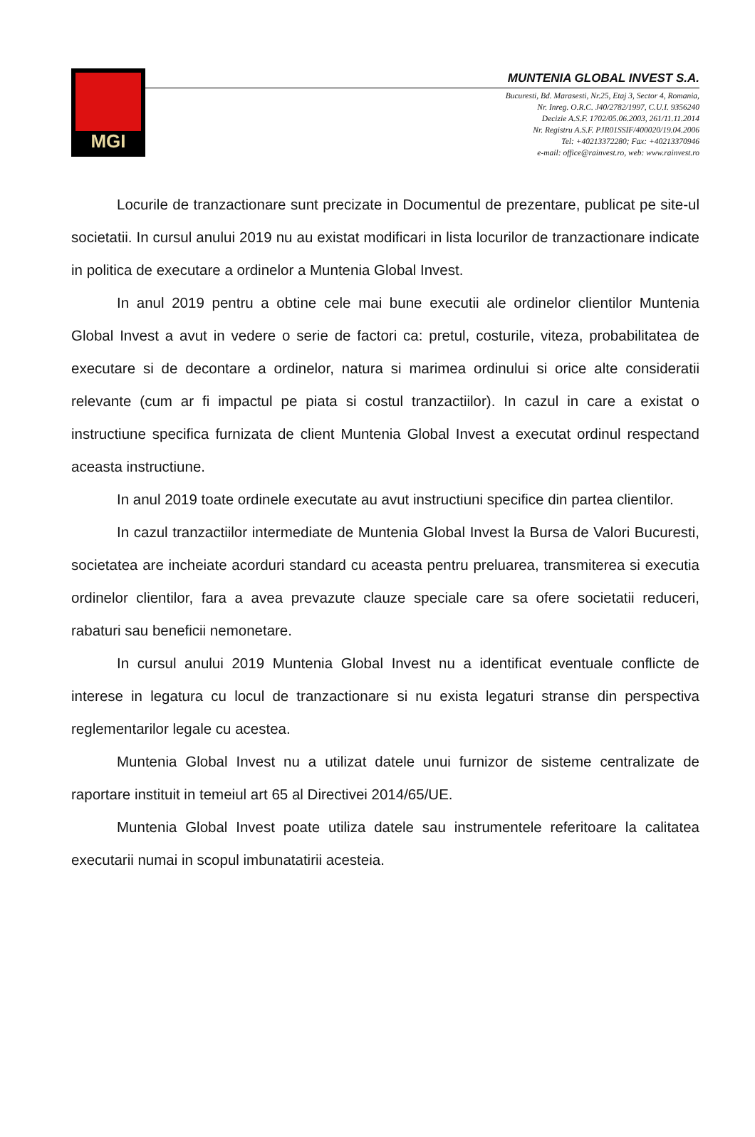MGI
MUNTENIA GLOBAL INVEST S.A.
Bucuresti, Bd. Marasesti, Nr.25, Etaj 3, Sector 4, Romania,
Nr. Inreg. O.R.C. J40/2782/1997, C.U.I. 9356240
Decizie A.S.F. 1702/05.06.2003, 261/11.11.2014
Nr. Registru A.S.F. PJR01SSIF/400020/19.04.2006
Tel: +40213372280; Fax: +40213370946
e-mail: office@rainvest.ro, web: www.rainvest.ro
Locurile de tranzactionare sunt precizate in Documentul de prezentare, publicat pe site-ul societatii. In cursul anului 2019 nu au existat modificari in lista locurilor de tranzactionare indicate in politica de executare a ordinelor a Muntenia Global Invest.
In anul 2019 pentru a obtine cele mai bune executii ale ordinelor clientilor Muntenia Global Invest a avut in vedere o serie de factori ca: pretul, costurile, viteza, probabilitatea de executare si de decontare a ordinelor, natura si marimea ordinului si orice alte consideratii relevante (cum ar fi impactul pe piata si costul tranzactiilor). In cazul in care a existat o instructiune specifica furnizata de client Muntenia Global Invest a executat ordinul respectand aceasta instructiune.
In anul 2019 toate ordinele executate au avut instructiuni specifice din partea clientilor.
In cazul tranzactiilor intermediate de Muntenia Global Invest la Bursa de Valori Bucuresti, societatea are incheiate acorduri standard cu aceasta pentru preluarea, transmiterea si executia ordinelor clientilor, fara a avea prevazute clauze speciale care sa ofere societatii reduceri, rabaturi sau beneficii nemonetare.
In cursul anului 2019 Muntenia Global Invest nu a identificat eventuale conflicte de interese in legatura cu locul de tranzactionare si nu exista legaturi stranse din perspectiva reglementarilor legale cu acestea.
Muntenia Global Invest nu a utilizat datele unui furnizor de sisteme centralizate de raportare instituit in temeiul art 65 al Directivei 2014/65/UE.
Muntenia Global Invest poate utiliza datele sau instrumentele referitoare la calitatea executarii numai in scopul imbunatatirii acesteia.